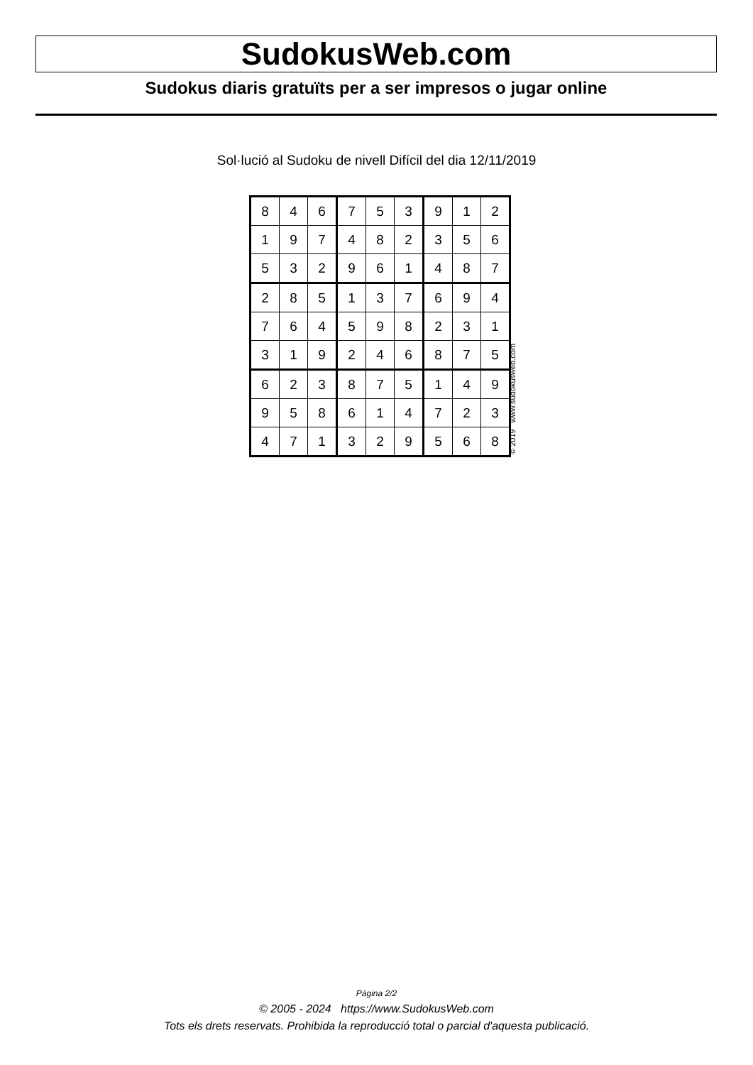SudokusWeb.com
Sudokus diaris gratuïts per a ser impresos o jugar online
Sol·lució al Sudoku de nivell Difícil del dia 12/11/2019
| 8 | 4 | 6 | 7 | 5 | 3 | 9 | 1 | 2 |
| 1 | 9 | 7 | 4 | 8 | 2 | 3 | 5 | 6 |
| 5 | 3 | 2 | 9 | 6 | 1 | 4 | 8 | 7 |
| 2 | 8 | 5 | 1 | 3 | 7 | 6 | 9 | 4 |
| 7 | 6 | 4 | 5 | 9 | 8 | 2 | 3 | 1 |
| 3 | 1 | 9 | 2 | 4 | 6 | 8 | 7 | 5 |
| 6 | 2 | 3 | 8 | 7 | 5 | 1 | 4 | 9 |
| 9 | 5 | 8 | 6 | 1 | 4 | 7 | 2 | 3 |
| 4 | 7 | 1 | 3 | 2 | 9 | 5 | 6 | 8 |
© 2019 www.sudokusweb.com
Pàgina 2/2
© 2005 - 2024 https://www.SudokusWeb.com
Tots els drets reservats. Prohibida la reproducció total o parcial d'aquesta publicació.